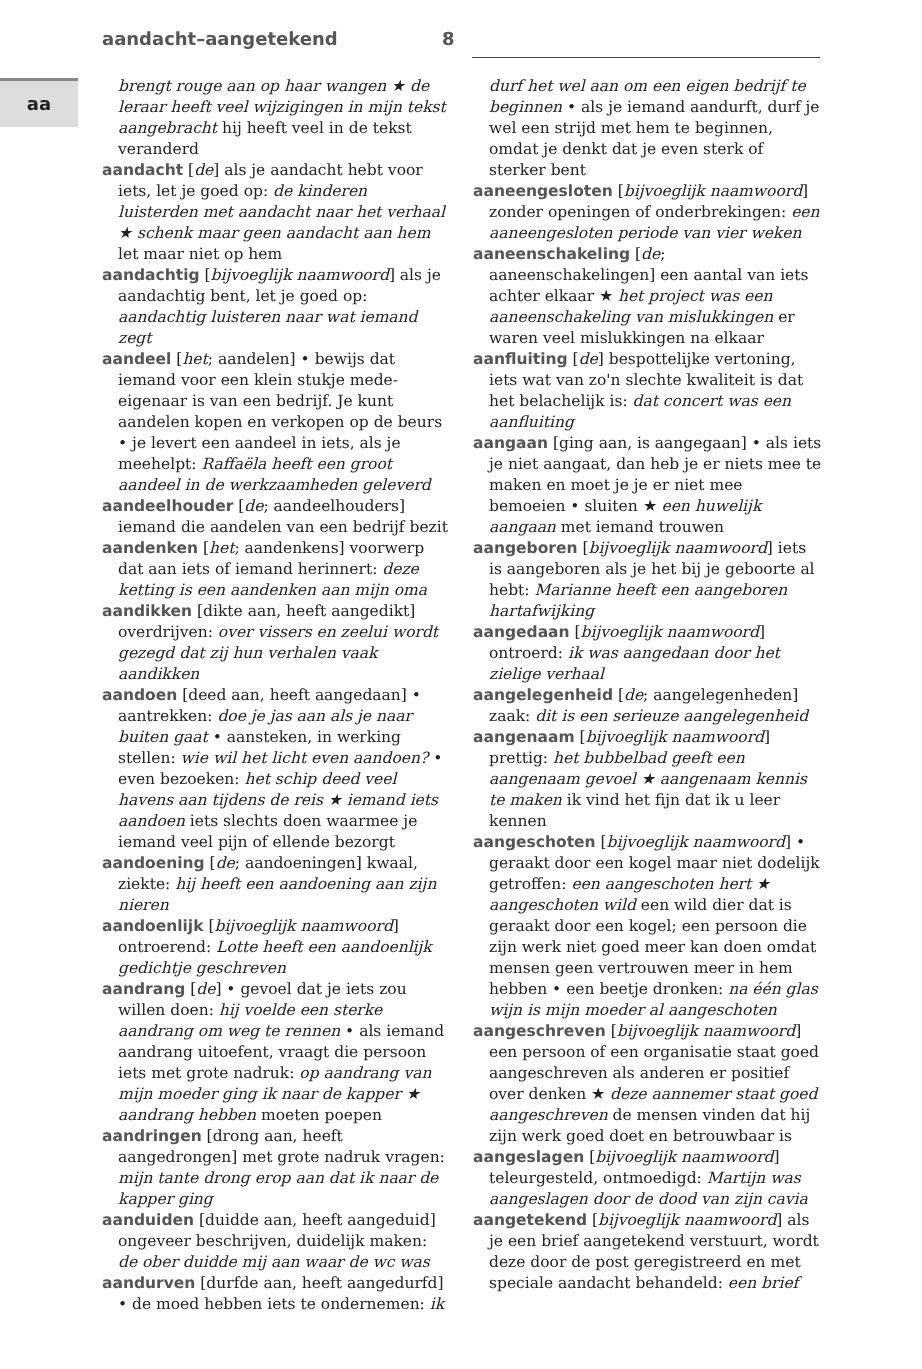aandacht–aangetekend 8
aa
brengt rouge aan op haar wangen ★ de leraar heeft veel wijzigingen in mijn tekst aangebracht hij heeft veel in de tekst veranderd
aandacht [de] als je aandacht hebt voor iets, let je goed op: de kinderen luisterden met aandacht naar het verhaal ★ schenk maar geen aandacht aan hem let maar niet op hem
aandachtig [bijvoeglijk naamwoord] als je aandachtig bent, let je goed op: aandachtig luisteren naar wat iemand zegt
aandeel [het; aandelen] • bewijs dat iemand voor een klein stukje mede-eigenaar is van een bedrijf. Je kunt aandelen kopen en verkopen op de beurs • je levert een aandeel in iets, als je meehelpt: Raffaëla heeft een groot aandeel in de werkzaamheden geleverd
aandeelhouder [de; aandeelhouders] iemand die aandelen van een bedrijf bezit
aandenken [het; aandenkens] voorwerp dat aan iets of iemand herinnert: deze ketting is een aandenken aan mijn oma
aandikken [dikte aan, heeft aangedikt] overdrijven: over vissers en zeelui wordt gezegd dat zij hun verhalen vaak aandikken
aandoen [deed aan, heeft aangedaan] • aantrekken: doe je jas aan als je naar buiten gaat • aansteken, in werking stellen: wie wil het licht even aandoen? • even bezoeken: het schip deed veel havens aan tijdens de reis ★ iemand iets aandoen iets slechts doen waarmee je iemand veel pijn of ellende bezorgt
aandoening [de; aandoeningen] kwaal, ziekte: hij heeft een aandoening aan zijn nieren
aandoenlijk [bijvoeglijk naamwoord] ontroerend: Lotte heeft een aandoenlijk gedichtje geschreven
aandrang [de] • gevoel dat je iets zou willen doen: hij voelde een sterke aandrang om weg te rennen • als iemand aandrang uitoefent, vraagt die persoon iets met grote nadruk: op aandrang van mijn moeder ging ik naar de kapper ★ aandrang hebben moeten poepen
aandringen [drong aan, heeft aangedrongen] met grote nadruk vragen: mijn tante drong erop aan dat ik naar de kapper ging
aanduiden [duidde aan, heeft aangeduid] ongeveer beschrijven, duidelijk maken: de ober duidde mij aan waar de wc was
aandurven [durfde aan, heeft aangedurfd] • de moed hebben iets te ondernemen: ik
durf het wel aan om een eigen bedrijf te beginnen • als je iemand aandurft, durf je wel een strijd met hem te beginnen, omdat je denkt dat je even sterk of sterker bent
aaneengesloten [bijvoeglijk naamwoord] zonder openingen of onderbrekingen: een aaneengesloten periode van vier weken
aaneenschakeling [de; aaneenschakelingen] een aantal van iets achter elkaar ★ het project was een aaneenschakeling van mislukkingen er waren veel mislukkingen na elkaar
aanfluiting [de] bespottelijke vertoning, iets wat van zo'n slechte kwaliteit is dat het belachelijk is: dat concert was een aanfluiting
aangaan [ging aan, is aangegaan] • als iets je niet aangaat, dan heb je er niets mee te maken en moet je je er niet mee bemoeien • sluiten ★ een huwelijk aangaan met iemand trouwen
aangeboren [bijvoeglijk naamwoord] iets is aangeboren als je het bij je geboorte al hebt: Marianne heeft een aangeboren hartafwijking
aangedaan [bijvoeglijk naamwoord] ontroerd: ik was aangedaan door het zielige verhaal
aangelegenheid [de; aangelegenheden] zaak: dit is een serieuze aangelegenheid
aangenaam [bijvoeglijk naamwoord] prettig: het bubbelbad geeft een aangenaam gevoel ★ aangenaam kennis te maken ik vind het fijn dat ik u leer kennen
aangeschoten [bijvoeglijk naamwoord] • geraakt door een kogel maar niet dodelijk getroffen: een aangeschoten hert ★ aangeschoten wild een wild dier dat is geraakt door een kogel; een persoon die zijn werk niet goed meer kan doen omdat mensen geen vertrouwen meer in hem hebben • een beetje dronken: na één glas wijn is mijn moeder al aangeschoten
aangeschreven [bijvoeglijk naamwoord] een persoon of een organisatie staat goed aangeschreven als anderen er positief over denken ★ deze aannemer staat goed aangeschreven de mensen vinden dat hij zijn werk goed doet en betrouwbaar is
aangeslagen [bijvoeglijk naamwoord] teleurgesteld, ontmoedigd: Martijn was aangeslagen door de dood van zijn cavia
aangetekend [bijvoeglijk naamwoord] als je een brief aangetekend verstuurt, wordt deze door de post geregistreerd en met speciale aandacht behandeld: een brief